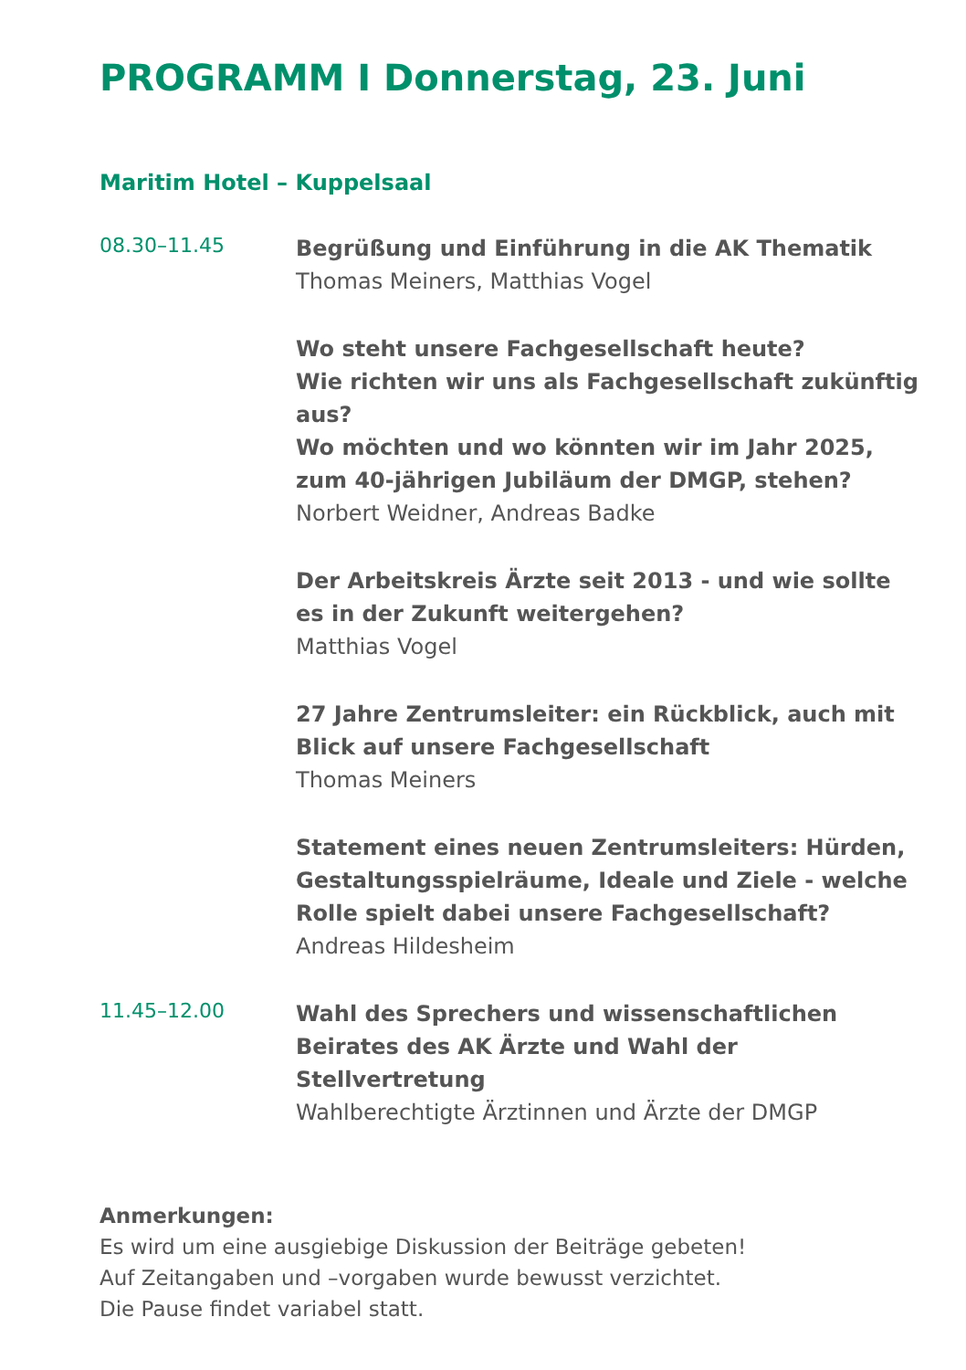PROGRAMM I Donnerstag, 23. Juni
Maritim Hotel – Kuppelsaal
08.30–11.45
Begrüßung und Einführung in die AK Thematik
Thomas Meiners, Matthias Vogel
Wo steht unsere Fachgesellschaft heute?
Wie richten wir uns als Fachgesellschaft zukünftig aus?
Wo möchten und wo könnten wir im Jahr 2025,
zum 40-jährigen Jubiläum der DMGP, stehen?
Norbert Weidner, Andreas Badke
Der Arbeitskreis Ärzte seit 2013 - und wie sollte es in der Zukunft weitergehen?
Matthias Vogel
27 Jahre Zentrumsleiter: ein Rückblick, auch mit Blick auf unsere Fachgesellschaft
Thomas Meiners
Statement eines neuen Zentrumsleiters: Hürden, Gestaltungsspielräume, Ideale und Ziele - welche Rolle spielt dabei unsere Fachgesellschaft?
Andreas Hildesheim
11.45–12.00
Wahl des Sprechers und wissenschaftlichen Beirates des AK Ärzte und Wahl der Stellvertretung
Wahlberechtigte Ärztinnen und Ärzte der DMGP
Anmerkungen:
Es wird um eine ausgiebige Diskussion der Beiträge gebeten!
Auf Zeitangaben und –vorgaben wurde bewusst verzichtet.
Die Pause findet variabel statt.